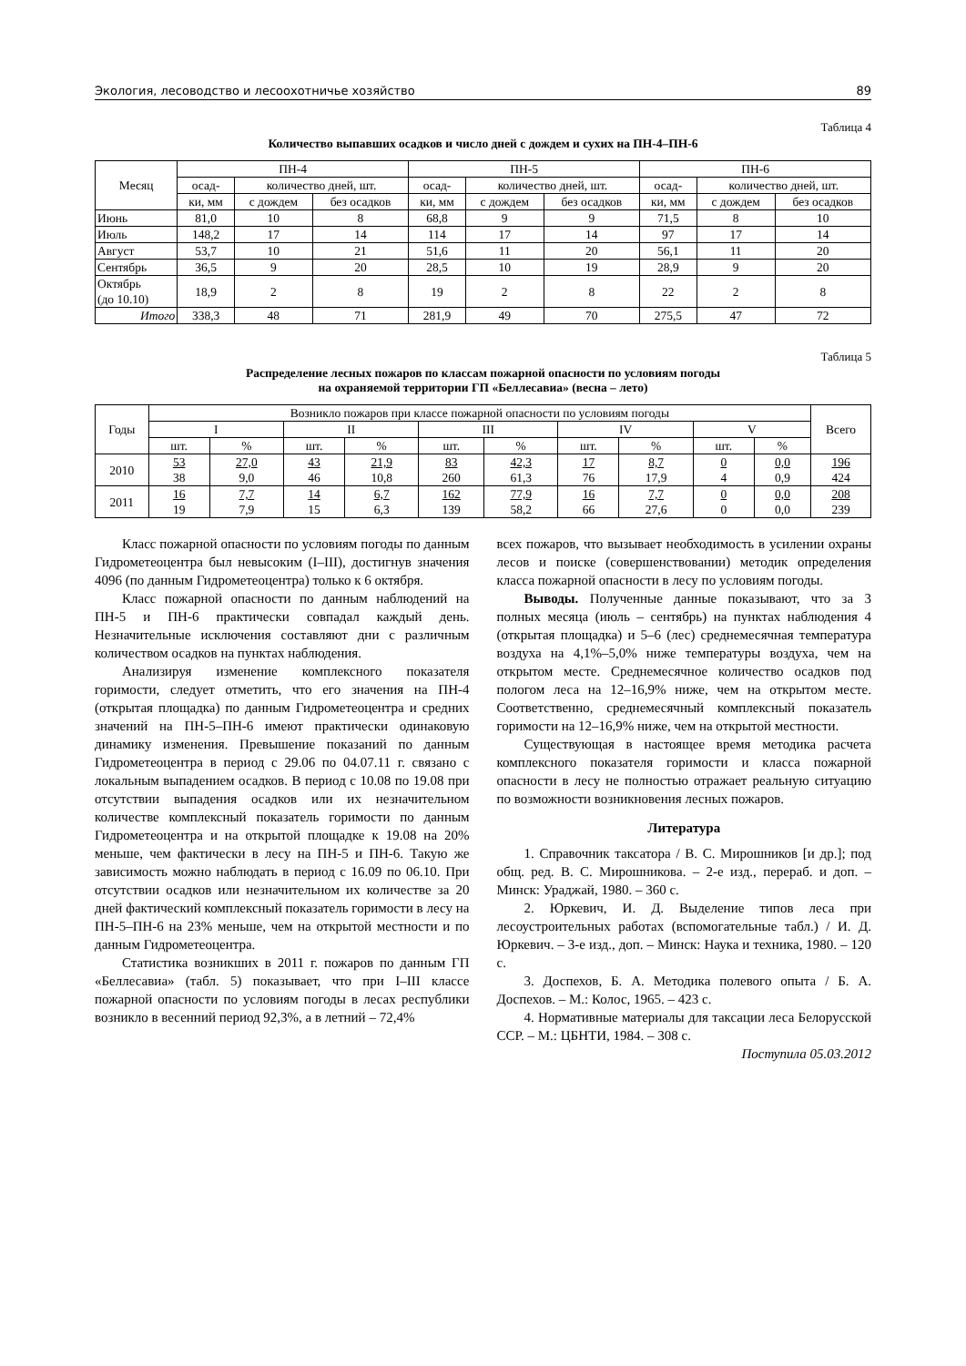Экология, лесоводство и лесоохотничье хозяйство 89
Таблица 4
Количество выпавших осадков и число дней с дождем и сухих на ПН-4–ПН-6
| Месяц | ПН-4 | | | ПН-5 | | | ПН-6 | | |
| --- | --- | --- | --- | --- | --- | --- | --- | --- | --- |
| | осад- | количество дней, шт. | | осад- | количество дней, шт. | | осад- | количество дней, шт. | |
| | ки, мм | с дождем | без осадков | ки, мм | с дождем | без осадков | ки, мм | с дождем | без осадков |
| Июнь | 81,0 | 10 | 8 | 68,8 | 9 | 9 | 71,5 | 8 | 10 |
| Июль | 148,2 | 17 | 14 | 114 | 17 | 14 | 97 | 17 | 14 |
| Август | 53,7 | 10 | 21 | 51,6 | 11 | 20 | 56,1 | 11 | 20 |
| Сентябрь | 36,5 | 9 | 20 | 28,5 | 10 | 19 | 28,9 | 9 | 20 |
| Октябрь (до 10.10) | 18,9 | 2 | 8 | 19 | 2 | 8 | 22 | 2 | 8 |
| Итого | 338,3 | 48 | 71 | 281,9 | 49 | 70 | 275,5 | 47 | 72 |
Таблица 5
Распределение лесных пожаров по классам пожарной опасности по условиям погоды
на охраняемой территории ГП «Беллесавиа» (весна – лето)
| Годы | Возникло пожаров при классе пожарной опасности по условиям погоды | | | | | | | | | | Всего |
| --- | --- | --- | --- | --- | --- | --- | --- | --- | --- | --- | --- |
| | I | | II | | III | | IV | | V | | |
| | шт. | % | шт. | % | шт. | % | шт. | % | шт. | % | |
| 2010 | 53 38 | 27,0 9,0 | 43 46 | 21,9 10,8 | 83 260 | 42,3 61,3 | 17 76 | 8,7 17,9 | 0 4 | 0,0 0,9 | 196 424 |
| 2011 | 16 19 | 7,7 7,9 | 14 15 | 6,7 6,3 | 162 139 | 77,9 58,2 | 16 66 | 7,7 27,6 | 0 0 | 0,0 0,0 | 208 239 |
Класс пожарной опасности по условиям погоды по данным Гидрометеоцентра был невысоким (I–III), достигнув значения 4096 (по данным Гидрометеоцентра) только к 6 октября.
Класс пожарной опасности по данным наблюдений на ПН-5 и ПН-6 практически совпадал каждый день. Незначительные исключения составляют дни с различным количеством осадков на пунктах наблюдения.
Анализируя изменение комплексного показателя горимости, следует отметить, что его значения на ПН-4 (открытая площадка) по данным Гидрометеоцентра и средних значений на ПН-5–ПН-6 имеют практически одинаковую динамику изменения. Превышение показаний по данным Гидрометеоцентра в период с 29.06 по 04.07.11 г. связано с локальным выпадением осадков. В период с 10.08 по 19.08 при отсутствии выпадения осадков или их незначительном количестве комплексный показатель горимости по данным Гидрометеоцентра и на открытой площадке к 19.08 на 20% меньше, чем фактически в лесу на ПН-5 и ПН-6. Такую же зависимость можно наблюдать в период с 16.09 по 06.10. При отсутствии осадков или незначительном их количестве за 20 дней фактический комплексный показатель горимости в лесу на ПН-5–ПН-6 на 23% меньше, чем на открытой местности и по данным Гидрометеоцентра.
Статистика возникших в 2011 г. пожаров по данным ГП «Беллесавиа» (табл. 5) показывает, что при I–III классе пожарной опасности по условиям погоды в лесах республики возникло в весенний период 92,3%, а в летний – 72,4%
всех пожаров, что вызывает необходимость в усилении охраны лесов и поиске (совершенствовании) методик определения класса пожарной опасности в лесу по условиям погоды.
Выводы. Полученные данные показывают, что за 3 полных месяца (июль – сентябрь) на пунктах наблюдения 4 (открытая площадка) и 5–6 (лес) среднемесячная температура воздуха на 4,1%–5,0% ниже температуры воздуха, чем на открытом месте. Среднемесячное количество осадков под пологом леса на 12–16,9% ниже, чем на открытом месте. Соответственно, среднемесячный комплексный показатель горимости на 12–16,9% ниже, чем на открытой местности.
Существующая в настоящее время методика расчета комплексного показателя горимости и класса пожарной опасности в лесу не полностью отражает реальную ситуацию по возможности возникновения лесных пожаров.
Литература
1. Справочник таксатора / В. С. Мирошников [и др.]; под общ. ред. В. С. Мирошникова. – 2-е изд., перераб. и доп. – Минск: Ураджай, 1980. – 360 с.
2. Юркевич, И. Д. Выделение типов леса при лесоустроительных работах (вспомогательные табл.) / И. Д. Юркевич. – 3-е изд., доп. – Минск: Наука и техника, 1980. – 120 с.
3. Доспехов, Б. А. Методика полевого опыта / Б. А. Доспехов. – М.: Колос, 1965. – 423 с.
4. Нормативные материалы для таксации леса Белорусской ССР. – М.: ЦБНТИ, 1984. – 308 с.
Поступила 05.03.2012